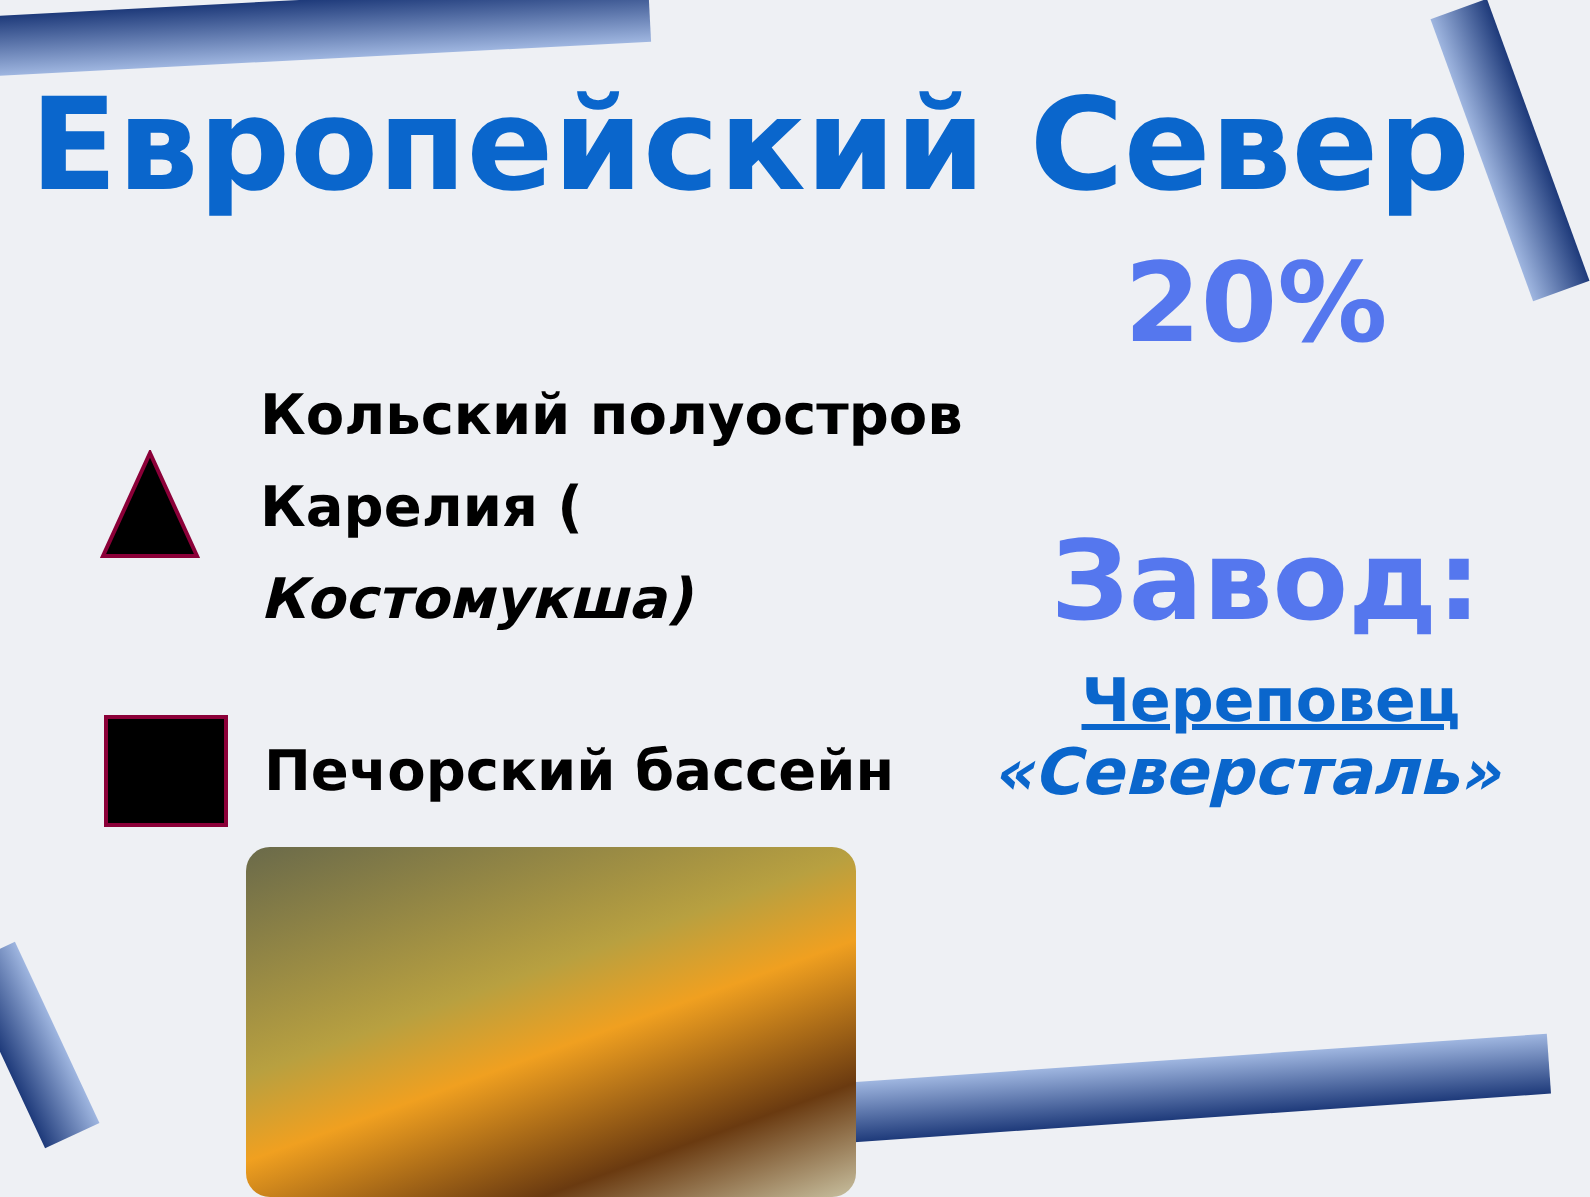Европейский Север
Кольский полуостров
Карелия ( Костомукша)
Печорский бассейн
20%
Завод:
Череповец
«Северсталь»